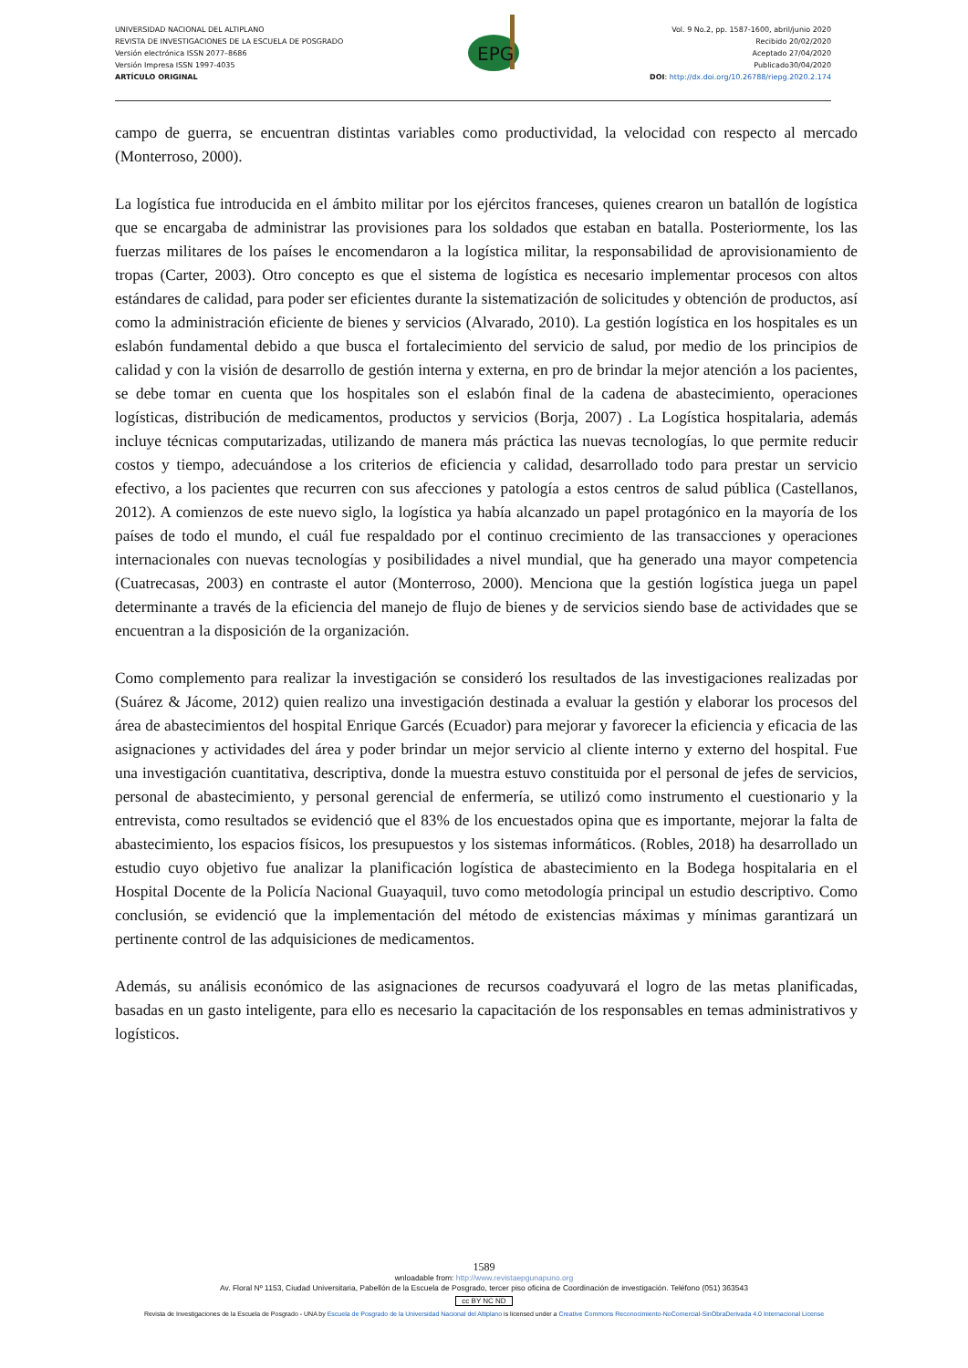UNIVERSIDAD NACIONAL DEL ALTIPLANO
REVISTA DE INVESTIGACIONES DE LA ESCUELA DE POSGRADO
Versión electrónica ISSN 2077–8686
Versión Impresa ISSN 1997-4035
ARTÍCULO ORIGINAL
EPG
Vol. 9 No.2, pp. 1587-1600, abril/junio 2020
Recibido 20/02/2020
Aceptado 27/04/2020
Publicado30/04/2020
DOI: http://dx.doi.org/10.26788/riepg.2020.2.174
campo de guerra, se encuentran distintas variables como productividad, la velocidad con respecto al mercado (Monterroso, 2000).
La logística fue introducida en el ámbito militar por los ejércitos franceses, quienes crearon un batallón de logística que se encargaba de administrar las provisiones para los soldados que estaban en batalla. Posteriormente, los las fuerzas militares de los países le encomendaron a la logística militar, la responsabilidad de aprovisionamiento de tropas (Carter, 2003). Otro concepto es que el sistema de logística es necesario implementar procesos con altos estándares de calidad, para poder ser eficientes durante la sistematización de solicitudes y obtención de productos, así como la administración eficiente de bienes y servicios (Alvarado, 2010). La gestión logística en los hospitales es un eslabón fundamental debido a que busca el fortalecimiento del servicio de salud, por medio de los principios de calidad y con la visión de desarrollo de gestión interna y externa, en pro de brindar la mejor atención a los pacientes, se debe tomar en cuenta que los hospitales son el eslabón final de la cadena de abastecimiento, operaciones logísticas, distribución de medicamentos, productos y servicios (Borja, 2007) . La Logística hospitalaria, además incluye técnicas computarizadas, utilizando de manera más práctica las nuevas tecnologías, lo que permite reducir costos y tiempo, adecuándose a los criterios de eficiencia y calidad, desarrollado todo para prestar un servicio efectivo, a los pacientes que recurren con sus afecciones y patología a estos centros de salud pública (Castellanos, 2012). A comienzos de este nuevo siglo, la logística ya había alcanzado un papel protagónico en la mayoría de los países de todo el mundo, el cuál fue respaldado por el continuo crecimiento de las transacciones y operaciones internacionales con nuevas tecnologías y posibilidades a nivel mundial, que ha generado una mayor competencia (Cuatrecasas, 2003) en contraste el autor (Monterroso, 2000). Menciona que la gestión logística juega un papel determinante a través de la eficiencia del manejo de flujo de bienes y de servicios siendo base de actividades que se encuentran a la disposición de la organización.
Como complemento para realizar la investigación se consideró los resultados de las investigaciones realizadas por (Suárez & Jácome, 2012) quien realizo una investigación destinada a evaluar la gestión y elaborar los procesos del área de abastecimientos del hospital Enrique Garcés (Ecuador) para mejorar y favorecer la eficiencia y eficacia de las asignaciones y actividades del área y poder brindar un mejor servicio al cliente interno y externo del hospital. Fue una investigación cuantitativa, descriptiva, donde la muestra estuvo constituida por el personal de jefes de servicios, personal de abastecimiento, y personal gerencial de enfermería, se utilizó como instrumento el cuestionario y la entrevista, como resultados se evidenció que el 83% de los encuestados opina que es importante, mejorar la falta de abastecimiento, los espacios físicos, los presupuestos y los sistemas informáticos. (Robles, 2018) ha desarrollado un estudio cuyo objetivo fue analizar la planificación logística de abastecimiento en la Bodega hospitalaria en el Hospital Docente de la Policía Nacional Guayaquil, tuvo como metodología principal un estudio descriptivo. Como conclusión, se evidenció que la implementación del método de existencias máximas y mínimas garantizará un pertinente control de las adquisiciones de medicamentos.
Además, su análisis económico de las asignaciones de recursos coadyuvará el logro de las metas planificadas, basadas en un gasto inteligente, para ello es necesario la capacitación de los responsables en temas administrativos y logísticos.
1589
wnloadable from: http://www.revistaepgunapuno.org
Av. Floral Nº 1153, Ciudad Universitaria, Pabellón de la Escuela de Posgrado, tercer piso oficina de Coordinación de investigación. Teléfono (051) 363543
cc BY NC ND
Revista de Investigaciones de la Escuela de Posgrado - UNA by Escuela de Posgrado de la Universidad Nacional del Altiplano is licensed under a Creative Commons Reconocimiento-NoComercial-SinObraDerivada 4.0 Internacional License